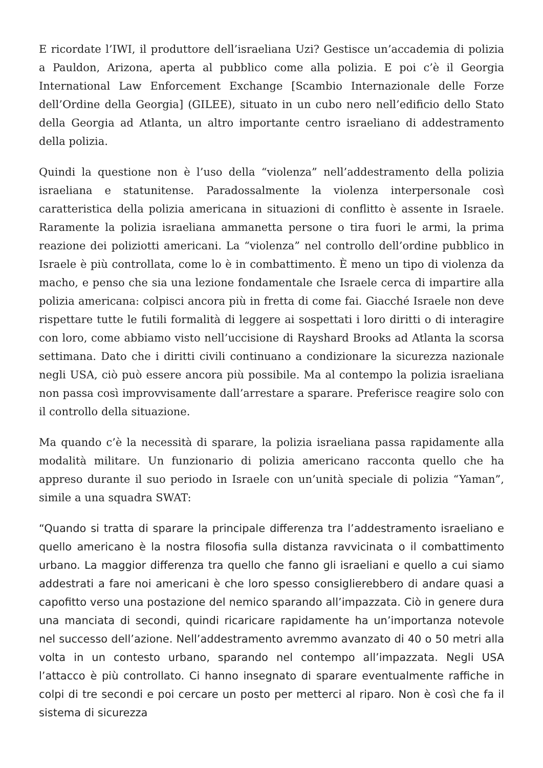E ricordate l’IWI, il produttore dell’israeliana Uzi? Gestisce un’accademia di polizia a Pauldon, Arizona, aperta al pubblico come alla polizia. E poi c’è il Georgia International Law Enforcement Exchange [Scambio Internazionale delle Forze dell’Ordine della Georgia] (GILEE), situato in un cubo nero nell’edificio dello Stato della Georgia ad Atlanta, un altro importante centro israeliano di addestramento della polizia.
Quindi la questione non è l’uso della “violenza” nell’addestramento della polizia israeliana e statunitense. Paradossalmente la violenza interpersonale così caratteristica della polizia americana in situazioni di conflitto è assente in Israele. Raramente la polizia israeliana ammanetta persone o tira fuori le armi, la prima reazione dei poliziotti americani. La “violenza” nel controllo dell’ordine pubblico in Israele è più controllata, come lo è in combattimento. È meno un tipo di violenza da macho, e penso che sia una lezione fondamentale che Israele cerca di impartire alla polizia americana: colpisci ancora più in fretta di come fai. Giacché Israele non deve rispettare tutte le futili formalità di leggere ai sospettati i loro diritti o di interagire con loro, come abbiamo visto nell’uccisione di Rayshard Brooks ad Atlanta la scorsa settimana. Dato che i diritti civili continuano a condizionare la sicurezza nazionale negli USA, ciò può essere ancora più possibile. Ma al contempo la polizia israeliana non passa così improvvisamente dall’arrestare a sparare. Preferisce reagire solo con il controllo della situazione.
Ma quando c’è la necessità di sparare, la polizia israeliana passa rapidamente alla modalità militare. Un funzionario di polizia americano racconta quello che ha appreso durante il suo periodo in Israele con un’unità speciale di polizia “Yaman”, simile a una squadra SWAT:
“Quando si tratta di sparare la principale differenza tra l’addestramento israeliano e quello americano è la nostra filosofia sulla distanza ravvicinata o il combattimento urbano. La maggior differenza tra quello che fanno gli israeliani e quello a cui siamo addestrati a fare noi americani è che loro spesso consiglierebbero di andare quasi a capofitto verso una postazione del nemico sparando all’impazzata. Ciò in genere dura una manciata di secondi, quindi ricaricare rapidamente ha un’importanza notevole nel successo dell’azione. Nell’addestramento avremmo avanzato di 40 o 50 metri alla volta in un contesto urbano, sparando nel contempo all’impazzata. Negli USA l’attacco è più controllato. Ci hanno insegnato di sparare eventualmente raffiche in colpi di tre secondi e poi cercare un posto per metterci al riparo. Non è così che fa il sistema di sicurezza